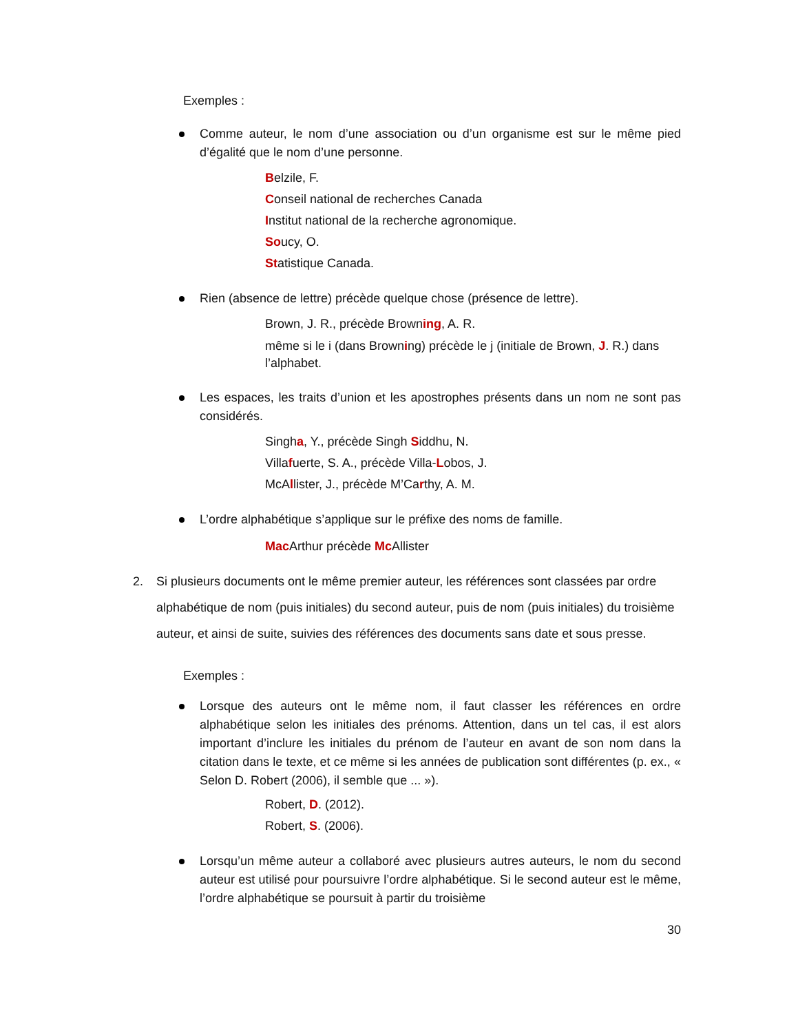Exemples :
Comme auteur, le nom d’une association ou d’un organisme est sur le même pied d’égalité que le nom d’une personne.
Belzile, F.
Conseil national de recherches Canada
Institut national de la recherche agronomique.
Soucy, O.
Statistique Canada.
Rien (absence de lettre) précède quelque chose (présence de lettre).
Brown, J. R., précède Browning, A. R.
même si le i (dans Browning) précède le j (initiale de Brown, J. R.) dans l’alphabet.
Les espaces, les traits d’union et les apostrophes présents dans un nom ne sont pas considérés.
Singha, Y., précède Singh Siddhu, N.
Villafuerte, S. A., précède Villa-Lobos, J.
McAllister, J., précède M’Carthy, A. M.
L’ordre alphabétique s’applique sur le préfixe des noms de famille.
Mac Arthur précède Mc Allister
2. Si plusieurs documents ont le même premier auteur, les références sont classées par ordre alphabétique de nom (puis initiales) du second auteur, puis de nom (puis initiales) du troisième auteur, et ainsi de suite, suivies des références des documents sans date et sous presse.
Exemples :
Lorsque des auteurs ont le même nom, il faut classer les références en ordre alphabétique selon les initiales des prénoms. Attention, dans un tel cas, il est alors important d’inclure les initiales du prénom de l’auteur en avant de son nom dans la citation dans le texte, et ce même si les années de publication sont différentes (p. ex., « Selon D. Robert (2006), il semble que ... »).
Robert, D. (2012).
Robert, S. (2006).
Lorsqu’un même auteur a collaboré avec plusieurs autres auteurs, le nom du second auteur est utilisé pour poursuivre l’ordre alphabétique. Si le second auteur est le même, l’ordre alphabétique se poursuit à partir du troisième
30